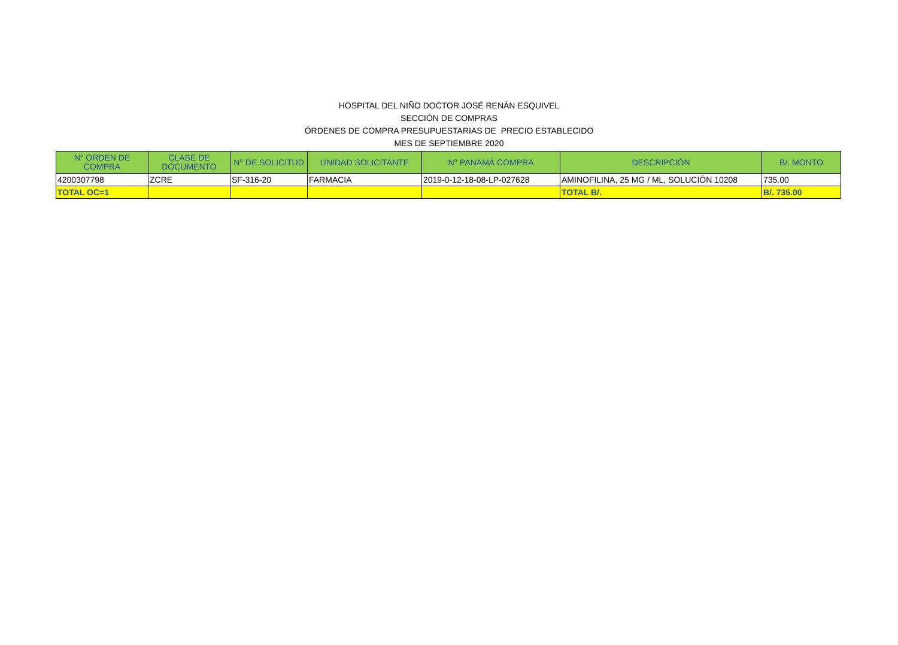HOSPITAL DEL NIÑO DOCTOR JOSÉ RENÁN ESQUIVEL
SECCIÓN DE COMPRAS
ÓRDENES DE COMPRA PRESUPUESTARIAS DE PRECIO ESTABLECIDO
MES DE SEPTIEMBRE 2020
| N° ORDEN DE COMPRA | CLASE DE DOCUMENTO | N° DE SOLICITUD | UNIDAD SOLICITANTE | N° PANAMÁ COMPRA | DESCRIPCIÓN | B/. MONTO |
| --- | --- | --- | --- | --- | --- | --- |
| 4200307798 | ZCRE | SF-316-20 | FARMACIA | 2019-0-12-18-08-LP-027628 | AMINOFILINA, 25 MG / ML, SOLUCIÓN 10208 | 735.00 |
| TOTAL OC=1 | | | | | TOTAL B/. | B/. 735.00 |